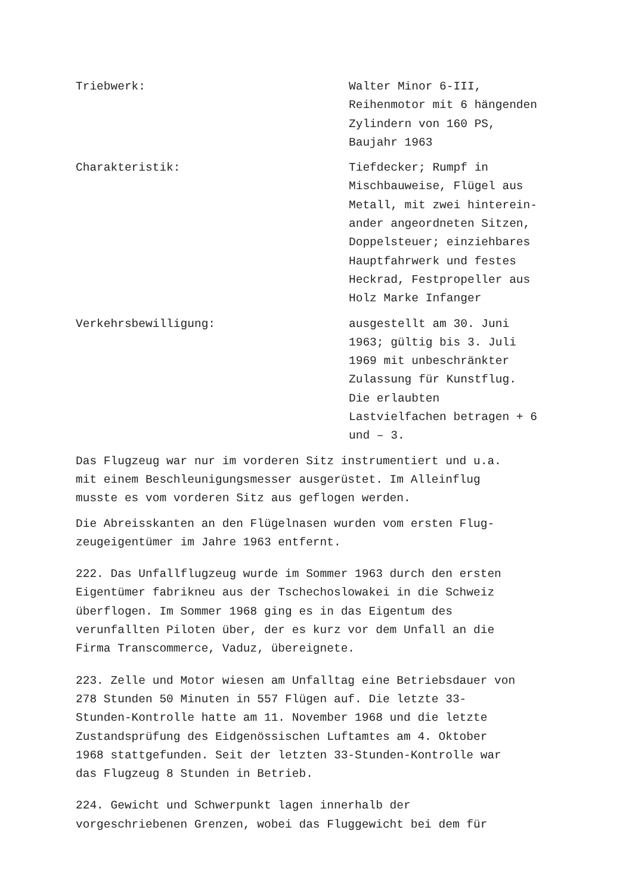Triebwerk: Walter Minor 6-III,
Reihenmotor mit 6 hängenden
Zylindern von 160 PS,
Baujahr 1963
Charakteristik: Tiefdecker; Rumpf in
Mischbauweise, Flügel aus
Metall, mit zwei hinterein-
ander angeordneten Sitzen,
Doppelsteuer; einziehbares
Hauptfahrwerk und festes
Heckrad, Festpropeller aus
Holz Marke Infanger
Verkehrsbewilligung: ausgestellt am 30. Juni
1963; gültig bis 3. Juli
1969 mit unbeschränkter
Zulassung für Kunstflug.
Die erlaubten
Lastvielfachen betragen + 6
und – 3.
Das Flugzeug war nur im vorderen Sitz instrumentiert und u.a.
mit einem Beschleunigungsmesser ausgerüstet. Im Alleinflug
musste es vom vorderen Sitz aus geflogen werden.
Die Abreisskanten an den Flügelnasen wurden vom ersten Flug-
zeugeigentümer im Jahre 1963 entfernt.
222. Das Unfallflugzeug wurde im Sommer 1963 durch den ersten
Eigentümer fabrikneu aus der Tschechoslowakei in die Schweiz
überflogen. Im Sommer 1968 ging es in das Eigentum des
verunfallten Piloten über, der es kurz vor dem Unfall an die
Firma Transcommerce, Vaduz, übereignete.
223. Zelle und Motor wiesen am Unfalltag eine Betriebsdauer von
278 Stunden 50 Minuten in 557 Flügen auf. Die letzte 33-
Stunden-Kontrolle hatte am 11. November 1968 und die letzte
Zustandsprüfung des Eidgenössischen Luftamtes am 4. Oktober
1968 stattgefunden. Seit der letzten 33-Stunden-Kontrolle war
das Flugzeug 8 Stunden in Betrieb.
224. Gewicht und Schwerpunkt lagen innerhalb der
vorgeschriebenen Grenzen, wobei das Fluggewicht bei dem für